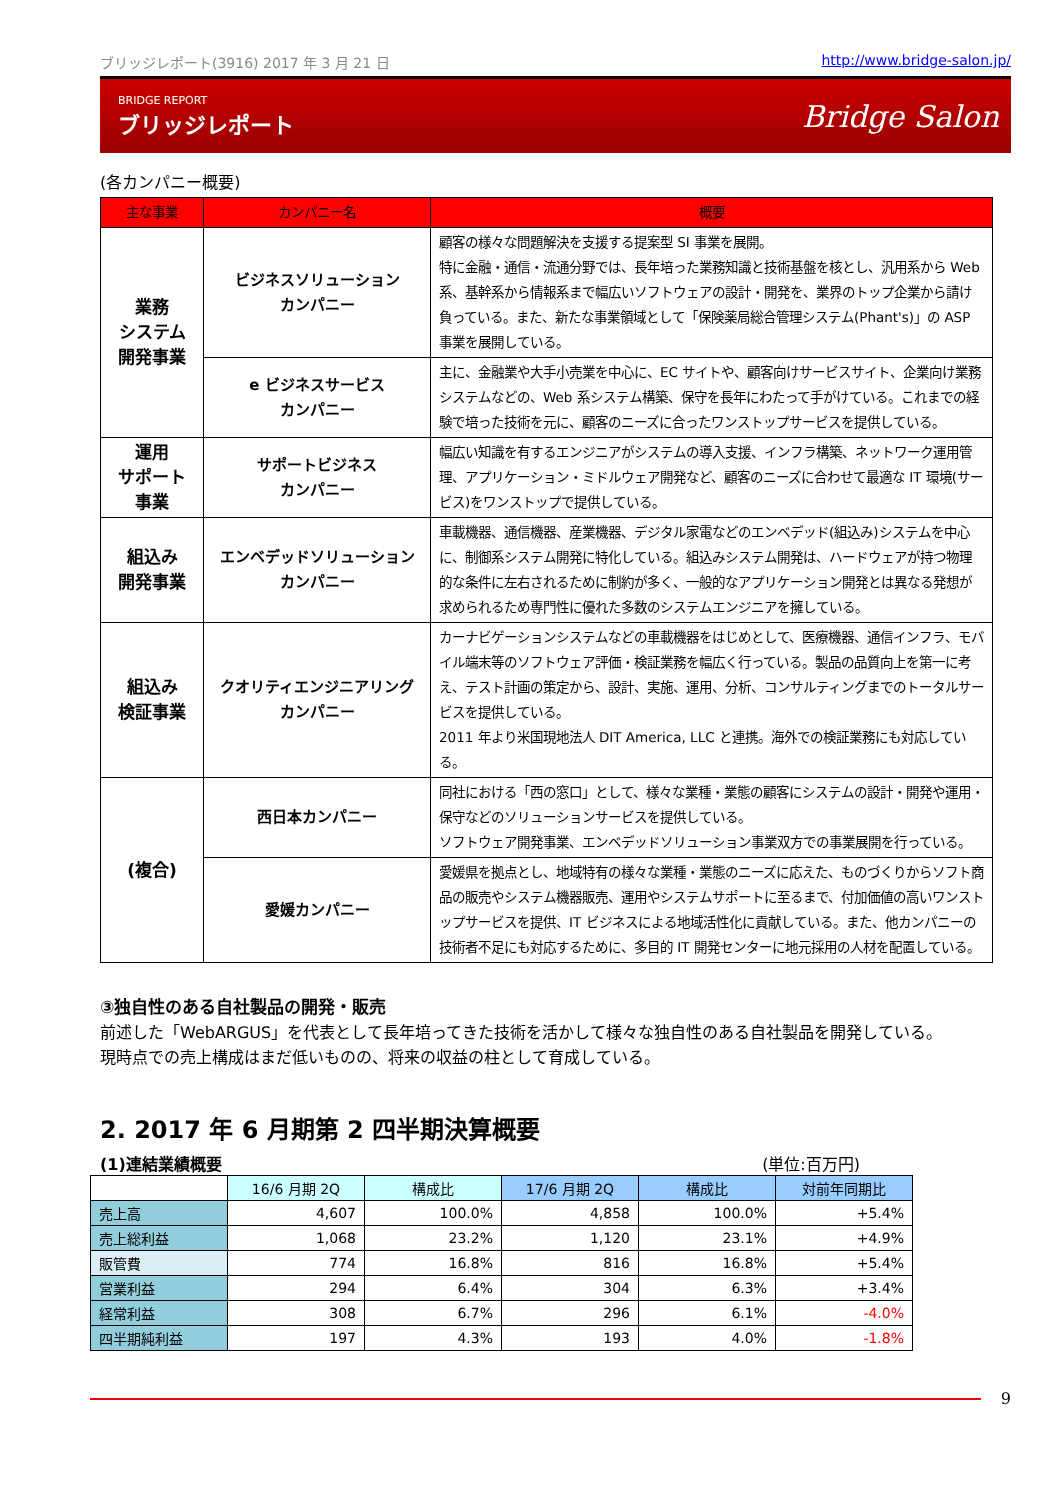ブリッジレポート(3916) 2017 年 3 月 21 日 http://www.bridge-salon.jp/
BRIDGE REPORT
ブリッジレポート
Bridge Salon
(各カンパニー概要)
| 主な事業 | カンパニー名 | 概要 |
| --- | --- | --- |
| 業務 システム 開発事業 | ビジネスソリューション カンパニー | 顧客の様々な問題解決を支援する提案型 SI 事業を展開。 特に金融・通信・流通分野では、長年培った業務知識と技術基盤を核とし、汎用系から Web 系、基幹系から情報系まで幅広いソフトウェアの設計・開発を、業界のトップ企業から請け負っている。また、新たな事業領域として「保険薬局総合管理システム(Phant's)」の ASP 事業を展開している。 |
| | e ビジネスサービス カンパニー | 主に、金融業や大手小売業を中心に、EC サイトや、顧客向けサービスサイト、企業向け業務システムなどの、Web 系システム構築、保守を長年にわたって手がけている。これまでの経験で培った技術を元に、顧客のニーズに合ったワンストップサービスを提供している。 |
| 運用 サポート 事業 | サポートビジネス カンパニー | 幅広い知識を有するエンジニアがシステムの導入支援、インフラ構築、ネットワーク運用管理、アプリケーション・ミドルウェア開発など、顧客のニーズに合わせて最適な IT 環境(サービス)をワンストップで提供している。 |
| 組込み 開発事業 | エンベデッドソリューション カンパニー | 車載機器、通信機器、産業機器、デジタル家電などのエンベデッド(組込み)システムを中心に、制御系システム開発に特化している。組込みシステム開発は、ハードウェアが持つ物理的な条件に左右されるために制約が多く、一般的なアプリケーション開発とは異なる発想が求められるため専門性に優れた多数のシステムエンジニアを擁している。 |
| 組込み 検証事業 | クオリティエンジニアリング カンパニー | カーナビゲーションシステムなどの車載機器をはじめとして、医療機器、通信インフラ、モバイル端末等のソフトウェア評価・検証業務を幅広く行っている。製品の品質向上を第一に考え、テスト計画の策定から、設計、実施、運用、分析、コンサルティングまでのトータルサービスを提供している。 2011 年より米国現地法人 DIT America, LLC と連携。海外での検証業務にも対応している。 |
| (複合) | 西日本カンパニー | 同社における「西の窓口」として、様々な業種・業態の顧客にシステムの設計・開発や運用・保守などのソリューションサービスを提供している。 ソフトウェア開発事業、エンベデッドソリューション事業双方での事業展開を行っている。 |
| | 愛媛カンパニー | 愛媛県を拠点とし、地域特有の様々な業種・業態のニーズに応えた、ものづくりからソフト商品の販売やシステム機器販売、運用やシステムサポートに至るまで、付加価値の高いワンストップサービスを提供、IT ビジネスによる地域活性化に貢献している。また、他カンパニーの技術者不足にも対応するために、多目的 IT 開発センターに地元採用の人材を配置している。 |
③独自性のある自社製品の開発・販売
前述した「WebARGUS」を代表として長年培ってきた技術を活かして様々な独自性のある自社製品を開発している。
現時点での売上構成はまだ低いものの、将来の収益の柱として育成している。
2. 2017 年 6 月期第 2 四半期決算概要
(1)連結業績概要 (単位:百万円)
| | 16/6 月期 2Q | 構成比 | 17/6 月期 2Q | 構成比 | 対前年同期比 |
| --- | --- | --- | --- | --- | --- |
| 売上高 | 4,607 | 100.0% | 4,858 | 100.0% | +5.4% |
| 売上総利益 | 1,068 | 23.2% | 1,120 | 23.1% | +4.9% |
| 販管費 | 774 | 16.8% | 816 | 16.8% | +5.4% |
| 営業利益 | 294 | 6.4% | 304 | 6.3% | +3.4% |
| 経常利益 | 308 | 6.7% | 296 | 6.1% | -4.0% |
| 四半期純利益 | 197 | 4.3% | 193 | 4.0% | -1.8% |
9